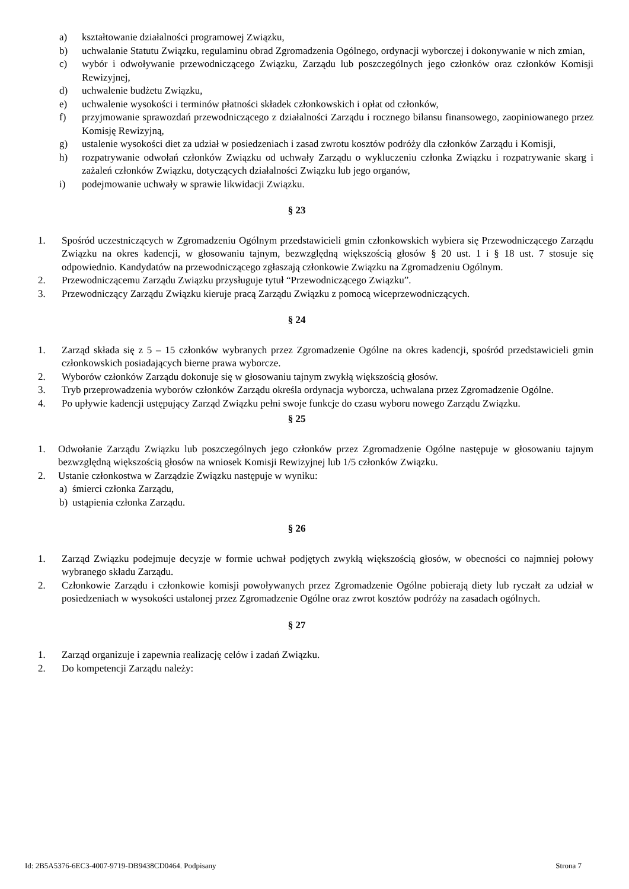a) kształtowanie działalności programowej Związku,
b) uchwalanie Statutu Związku, regulaminu obrad Zgromadzenia Ogólnego, ordynacji wyborczej i dokonywanie w nich zmian,
c) wybór i odwoływanie przewodniczącego Związku, Zarządu lub poszczególnych jego członków oraz członków Komisji Rewizyjnej,
d) uchwalenie budżetu Związku,
e) uchwalenie wysokości i terminów płatności składek członkowskich i opłat od członków,
f) przyjmowanie sprawozdań przewodniczącego z działalności Zarządu i rocznego bilansu finansowego, zaopiniowanego przez Komisję Rewizyjną,
g) ustalenie wysokości diet za udział w posiedzeniach i zasad zwrotu kosztów podróży dla członków Zarządu i Komisji,
h) rozpatrywanie odwołań członków Związku od uchwały Zarządu o wykluczeniu członka Związku i rozpatrywanie skarg i zażaleń członków Związku, dotyczących działalności Związku lub jego organów,
i) podejmowanie uchwały w sprawie likwidacji Związku.
§ 23
1. Spośród uczestniczących w Zgromadzeniu Ogólnym przedstawicieli gmin członkowskich wybiera się Przewodniczącego Zarządu Związku na okres kadencji, w głosowaniu tajnym, bezwzględną większością głosów § 20 ust. 1 i § 18 ust. 7 stosuje się odpowiednio. Kandydatów na przewodniczącego zgłaszają członkowie Związku na Zgromadzeniu Ogólnym.
2. Przewodniczącemu Zarządu Związku przysługuje tytuł “Przewodniczącego Związku”.
3. Przewodniczący Zarządu Związku kieruje pracą Zarządu Związku z pomocą wiceprzewodniczących.
§ 24
1. Zarząd składa się z 5 – 15 członków wybranych przez Zgromadzenie Ogólne na okres kadencji, spośród przedstawicieli gmin członkowskich posiadających bierne prawa wyborcze.
2. Wyborów członków Zarządu dokonuje się w głosowaniu tajnym zwykłą większością głosów.
3. Tryb przeprowadzenia wyborów członków Zarządu określa ordynacja wyborcza, uchwalana przez Zgromadzenie Ogólne.
4. Po upływie kadencji ustępujący Zarząd Związku pełni swoje funkcje do czasu wyboru nowego Zarządu Związku.
§ 25
1. Odwołanie Zarządu Związku lub poszczególnych jego członków przez Zgromadzenie Ogólne następuje w głosowaniu tajnym bezwzględną większością głosów na wniosek Komisji Rewizyjnej lub 1/5 członków Związku.
2. Ustanie członkostwa w Zarządzie Związku następuje w wyniku:
a) śmierci członka Zarządu,
b) ustąpienia członka Zarządu.
§ 26
1. Zarząd Związku podejmuje decyzje w formie uchwał podjętych zwykłą większością głosów, w obecności co najmniej połowy wybranego składu Zarządu.
2. Członkowie Zarządu i członkowie komisji powoływanych przez Zgromadzenie Ogólne pobierają diety lub ryczałt za udział w posiedzeniach w wysokości ustalonej przez Zgromadzenie Ogólne oraz zwrot kosztów podróży na zasadach ogólnych.
§ 27
1. Zarząd organizuje i zapewnia realizację celów i zadań Związku.
2. Do kompetencji Zarządu należy:
Id: 2B5A5376-6EC3-4007-9719-DB9438CD0464. Podpisany Strona 7